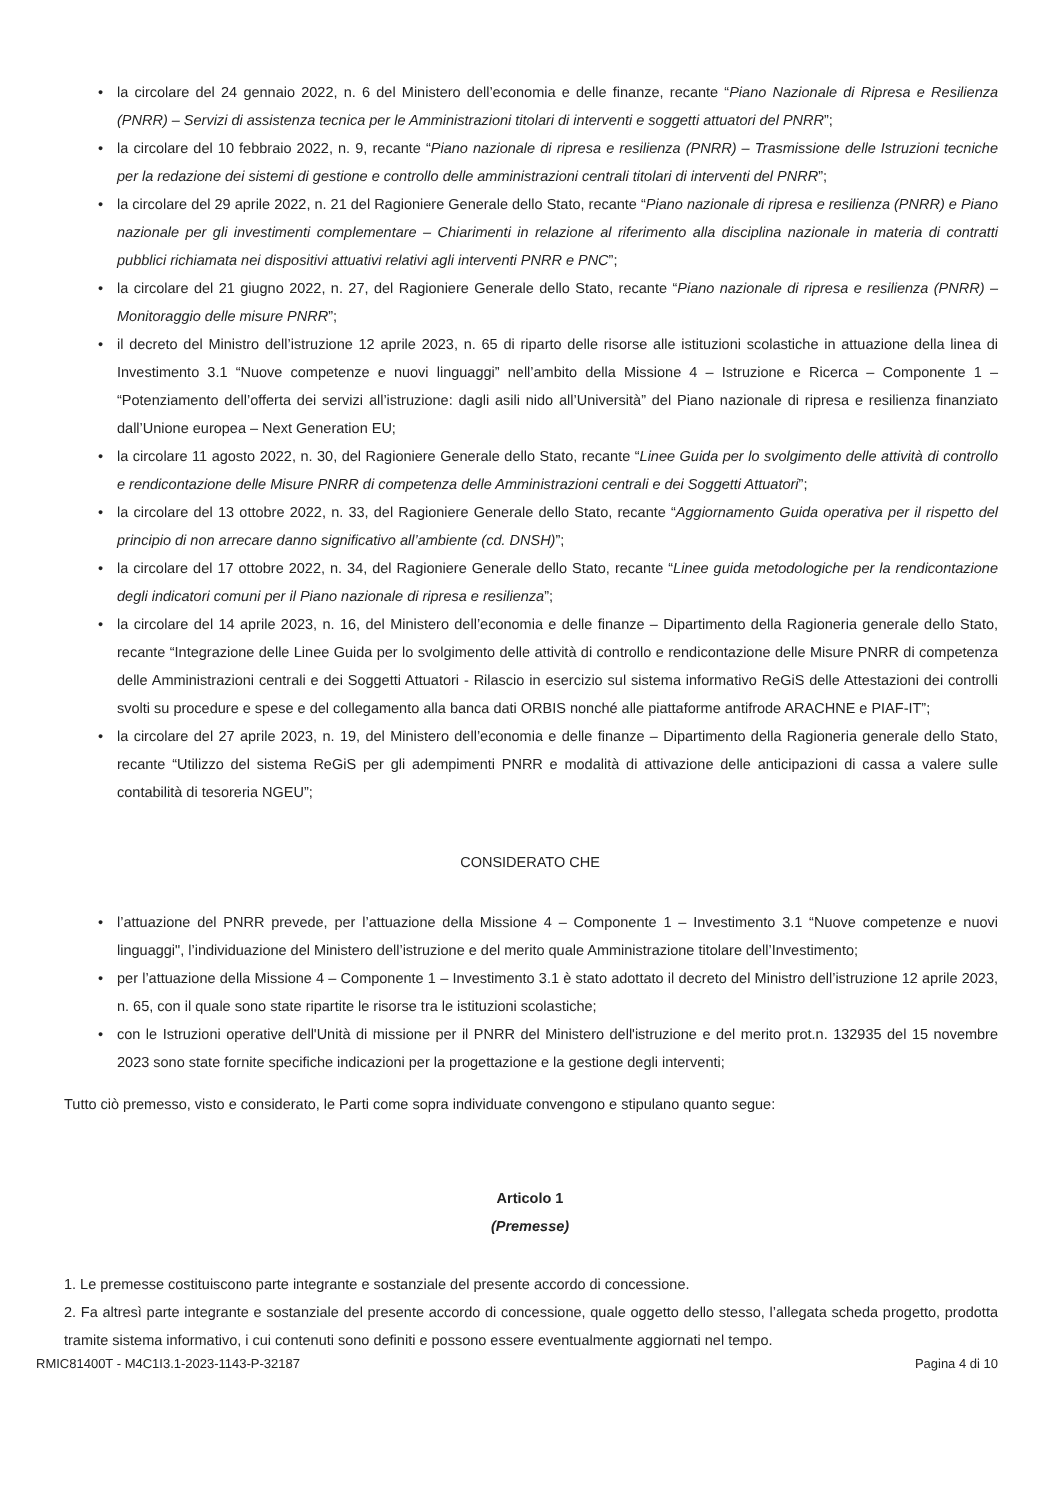• la circolare del 24 gennaio 2022, n. 6 del Ministero dell’economia e delle finanze, recante “Piano Nazionale di Ripresa e Resilienza (PNRR) – Servizi di assistenza tecnica per le Amministrazioni titolari di interventi e soggetti attuatori del PNRR”;
• la circolare del 10 febbraio 2022, n. 9, recante “Piano nazionale di ripresa e resilienza (PNRR) – Trasmissione delle Istruzioni tecniche per la redazione dei sistemi di gestione e controllo delle amministrazioni centrali titolari di interventi del PNRR”;
• la circolare del 29 aprile 2022, n. 21 del Ragioniere Generale dello Stato, recante “Piano nazionale di ripresa e resilienza (PNRR) e Piano nazionale per gli investimenti complementare – Chiarimenti in relazione al riferimento alla disciplina nazionale in materia di contratti pubblici richiamata nei dispositivi attuativi relativi agli interventi PNRR e PNC”;
• la circolare del 21 giugno 2022, n. 27, del Ragioniere Generale dello Stato, recante “Piano nazionale di ripresa e resilienza (PNRR) – Monitoraggio delle misure PNRR”;
• il decreto del Ministro dell’istruzione 12 aprile 2023, n. 65 di riparto delle risorse alle istituzioni scolastiche in attuazione della linea di Investimento 3.1 “Nuove competenze e nuovi linguaggi” nell’ambito della Missione 4 – Istruzione e Ricerca – Componente 1 – “Potenziamento dell’offerta dei servizi all’istruzione: dagli asili nido all’Università” del Piano nazionale di ripresa e resilienza finanziato dall’Unione europea – Next Generation EU;
• la circolare 11 agosto 2022, n. 30, del Ragioniere Generale dello Stato, recante “Linee Guida per lo svolgimento delle attività di controllo e rendicontazione delle Misure PNRR di competenza delle Amministrazioni centrali e dei Soggetti Attuatori”;
• la circolare del 13 ottobre 2022, n. 33, del Ragioniere Generale dello Stato, recante “Aggiornamento Guida operativa per il rispetto del principio di non arrecare danno significativo all’ambiente (cd. DNSH)”;
• la circolare del 17 ottobre 2022, n. 34, del Ragioniere Generale dello Stato, recante “Linee guida metodologiche per la rendicontazione degli indicatori comuni per il Piano nazionale di ripresa e resilienza”;
• la circolare del 14 aprile 2023, n. 16, del Ministero dell’economia e delle finanze – Dipartimento della Ragioneria generale dello Stato, recante “Integrazione delle Linee Guida per lo svolgimento delle attività di controllo e rendicontazione delle Misure PNRR di competenza delle Amministrazioni centrali e dei Soggetti Attuatori - Rilascio in esercizio sul sistema informativo ReGiS delle Attestazioni dei controlli svolti su procedure e spese e del collegamento alla banca dati ORBIS nonché alle piattaforme antifrode ARACHNE e PIAF-IT”;
• la circolare del 27 aprile 2023, n. 19, del Ministero dell’economia e delle finanze – Dipartimento della Ragioneria generale dello Stato, recante “Utilizzo del sistema ReGiS per gli adempimenti PNRR e modalità di attivazione delle anticipazioni di cassa a valere sulle contabilità di tesoreria NGEU”;
CONSIDERATO CHE
• l’attuazione del PNRR prevede, per l’attuazione della Missione 4 – Componente 1 – Investimento 3.1 “Nuove competenze e nuovi linguaggi", l’individuazione del Ministero dell’istruzione e del merito quale Amministrazione titolare dell’Investimento;
• per l’attuazione della Missione 4 – Componente 1 – Investimento 3.1 è stato adottato il decreto del Ministro dell’istruzione 12 aprile 2023, n. 65, con il quale sono state ripartite le risorse tra le istituzioni scolastiche;
• con le Istruzioni operative dell'Unità di missione per il PNRR del Ministero dell'istruzione e del merito prot.n. 132935 del 15 novembre 2023 sono state fornite specifiche indicazioni per la progettazione e la gestione degli interventi;
Tutto ciò premesso, visto e considerato, le Parti come sopra individuate convengono e stipulano quanto segue:
Articolo 1
(Premesse)
1. Le premesse costituiscono parte integrante e sostanziale del presente accordo di concessione.
2. Fa altresì parte integrante e sostanziale del presente accordo di concessione, quale oggetto dello stesso, l’allegata scheda progetto, prodotta tramite sistema informativo, i cui contenuti sono definiti e possono essere eventualmente aggiornati nel tempo.
RMIC81400T - M4C1I3.1-2023-1143-P-32187 Pagina 4 di 10